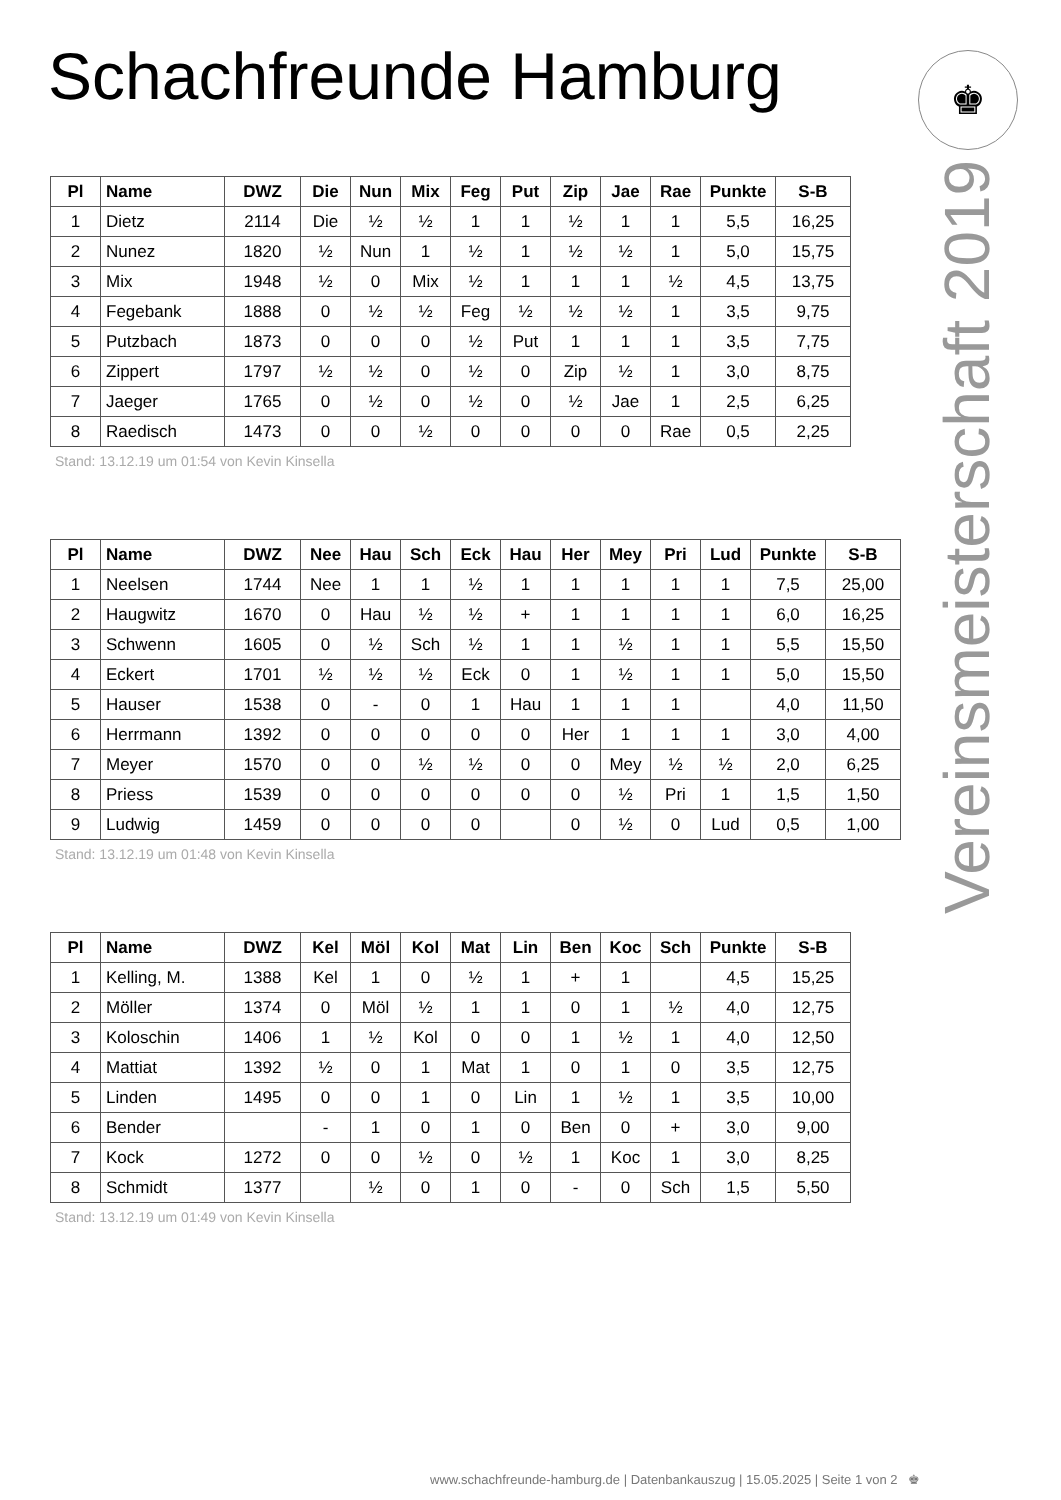Schachfreunde Hamburg ♚
Vereinsmeisterschaft 2019
| Pl | Name | DWZ | Die | Nun | Mix | Feg | Put | Zip | Jae | Rae | Punkte | S-B |
| --- | --- | --- | --- | --- | --- | --- | --- | --- | --- | --- | --- | --- |
| 1 | Dietz | 2114 | Die | ½ | ½ | 1 | 1 | ½ | 1 | 1 | 5,5 | 16,25 |
| 2 | Nunez | 1820 | ½ | Nun | 1 | ½ | 1 | ½ | ½ | 1 | 5,0 | 15,75 |
| 3 | Mix | 1948 | ½ | 0 | Mix | ½ | 1 | 1 | 1 | ½ | 4,5 | 13,75 |
| 4 | Fegebank | 1888 | 0 | ½ | ½ | Feg | ½ | ½ | ½ | 1 | 3,5 | 9,75 |
| 5 | Putzbach | 1873 | 0 | 0 | 0 | ½ | Put | 1 | 1 | 1 | 3,5 | 7,75 |
| 6 | Zippert | 1797 | ½ | ½ | 0 | ½ | 0 | Zip | ½ | 1 | 3,0 | 8,75 |
| 7 | Jaeger | 1765 | 0 | ½ | 0 | ½ | 0 | ½ | Jae | 1 | 2,5 | 6,25 |
| 8 | Raedisch | 1473 | 0 | 0 | ½ | 0 | 0 | 0 | 0 | Rae | 0,5 | 2,25 |
Stand: 13.12.19 um 01:54 von Kevin Kinsella
| Pl | Name | DWZ | Nee | Hau | Sch | Eck | Hau | Her | Mey | Pri | Lud | Punkte | S-B |
| --- | --- | --- | --- | --- | --- | --- | --- | --- | --- | --- | --- | --- | --- |
| 1 | Neelsen | 1744 | Nee | 1 | 1 | ½ | 1 | 1 | 1 | 1 | 1 | 7,5 | 25,00 |
| 2 | Haugwitz | 1670 | 0 | Hau | ½ | ½ | + | 1 | 1 | 1 | 1 | 6,0 | 16,25 |
| 3 | Schwenn | 1605 | 0 | ½ | Sch | ½ | 1 | 1 | ½ | 1 | 1 | 5,5 | 15,50 |
| 4 | Eckert | 1701 | ½ | ½ | ½ | Eck | 0 | 1 | ½ | 1 | 1 | 5,0 | 15,50 |
| 5 | Hauser | 1538 | 0 | - | 0 | 1 | Hau | 1 | 1 | 1 | | 4,0 | 11,50 |
| 6 | Herrmann | 1392 | 0 | 0 | 0 | 0 | 0 | Her | 1 | 1 | 1 | 3,0 | 4,00 |
| 7 | Meyer | 1570 | 0 | 0 | ½ | ½ | 0 | 0 | Mey | ½ | ½ | 2,0 | 6,25 |
| 8 | Priess | 1539 | 0 | 0 | 0 | 0 | 0 | 0 | ½ | Pri | 1 | 1,5 | 1,50 |
| 9 | Ludwig | 1459 | 0 | 0 | 0 | 0 | | 0 | ½ | 0 | Lud | 0,5 | 1,00 |
Stand: 13.12.19 um 01:48 von Kevin Kinsella
| Pl | Name | DWZ | Kel | Möl | Kol | Mat | Lin | Ben | Koc | Sch | Punkte | S-B |
| --- | --- | --- | --- | --- | --- | --- | --- | --- | --- | --- | --- | --- |
| 1 | Kelling, M. | 1388 | Kel | 1 | 0 | ½ | 1 | + | 1 | | 4,5 | 15,25 |
| 2 | Möller | 1374 | 0 | Möl | ½ | 1 | 1 | 0 | 1 | ½ | 4,0 | 12,75 |
| 3 | Koloschin | 1406 | 1 | ½ | Kol | 0 | 0 | 1 | ½ | 1 | 4,0 | 12,50 |
| 4 | Mattiat | 1392 | ½ | 0 | 1 | Mat | 1 | 0 | 1 | 0 | 3,5 | 12,75 |
| 5 | Linden | 1495 | 0 | 0 | 1 | 0 | Lin | 1 | ½ | 1 | 3,5 | 10,00 |
| 6 | Bender | | - | 1 | 0 | 1 | 0 | Ben | 0 | + | 3,0 | 9,00 |
| 7 | Kock | 1272 | 0 | 0 | ½ | 0 | ½ | 1 | Koc | 1 | 3,0 | 8,25 |
| 8 | Schmidt | 1377 | | ½ | 0 | 1 | 0 | - | 0 | Sch | 1,5 | 5,50 |
Stand: 13.12.19 um 01:49 von Kevin Kinsella
www.schachfreunde-hamburg.de | Datenbankauszug | 15.05.2025 | Seite 1 von 2 ♚